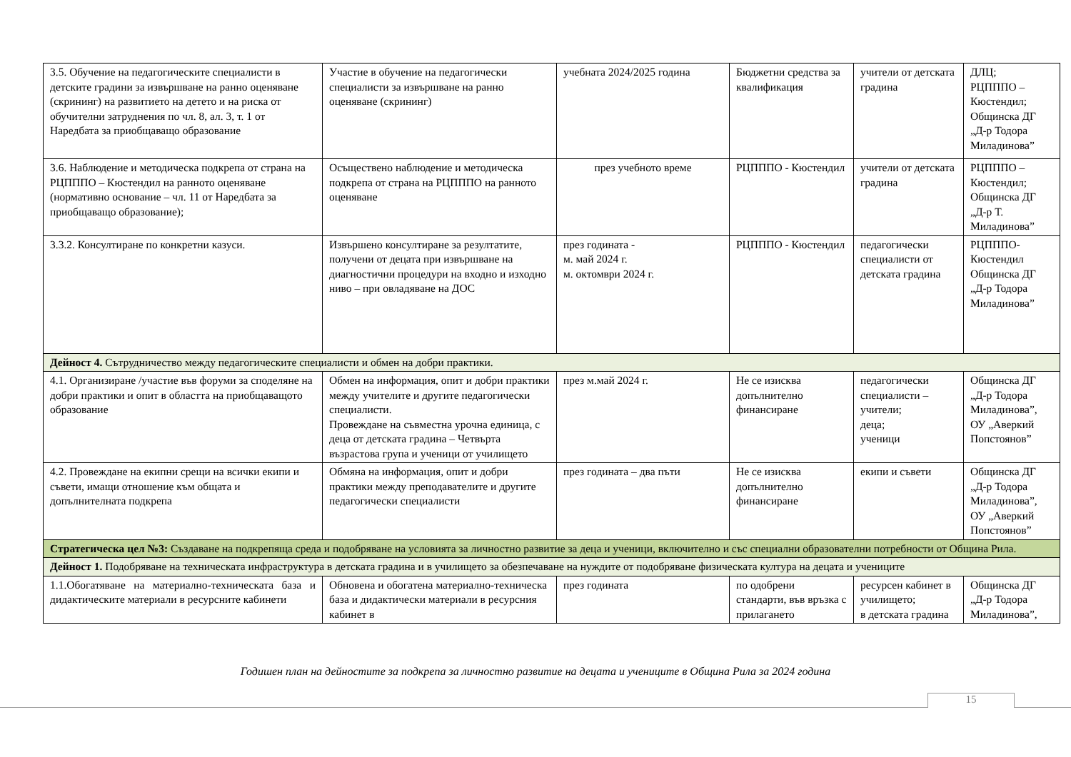| 3.5. Обучение на педагогическите специалисти в детските градини за извършване на ранно оценяване (скрининг) на развитието на детето и на риска от обучителни затруднения по чл. 8, ал. 3, т. 1 от Наредбата за приобщаващо образование | Участие в обучение на педагогически специалисти за извършване на ранно оценяване (скрининг) | учебната 2024/2025 година | Бюджетни средства за квалификация | учители от детската градина | ДЛЦ; РЦПППО – Кюстендил; Общинска ДГ „Д-р Тодора Миладинова” |
| 3.6. Наблюдение и методическа подкрепа от страна на РЦПППО – Кюстендил на ранното оценяване (нормативно основание – чл. 11 от Наредбата за приобщаващо образование); | Осъществено наблюдение и методическа подкрепа от страна на РЦПППО на ранното оценяване | през учебното време | РЦПППО - Кюстендил | учители от детската градина | РЦПППО – Кюстендил; Общинска ДГ „Д-р Т. Миладинова” |
| 3.3.2. Консултиране по конкретни казуси. | Извършено консултиране за резултатите, получени от децата при извършване на диагностични процедури на входно и изходно ниво – при овладяване на ДОС | през годината - м. май 2024 г. м. октомври 2024 г. | РЦПППО - Кюстендил | педагогически специалисти от детската градина | РЦПППО-Кюстендил Общинска ДГ „Д-р Тодора Миладинова” |
| Дейност 4. Сътрудничество между педагогическите специалисти и обмен на добри практики. | | | | | |
| 4.1. Организиране /участие във форуми за споделяне на добри практики и опит в областта на приобщаващото образование | Обмен на информация, опит и добри практики между учителите и другите педагогически специалисти. Провеждане на съвместна урочна единица, с деца от детската градина – Четвърта възрастова група и ученици от училището | през м.май 2024 г. | Не се изисква допълнително финансиране | педагогически специалисти – учители; деца; ученици | Общинска ДГ „Д-р Тодора Миладинова”, ОУ „Аверкий Попстоянов” |
| 4.2. Провеждане на екипни срещи на всички екипи и съвети, имащи отношение към общата и допълнителната подкрепа | Обмяна на информация, опит и добри практики между преподавателите и другите педагогически специалисти | през годината – два пъти | Не се изисква допълнително финансиране | екипи и съвети | Общинска ДГ „Д-р Тодора Миладинова”, ОУ „Аверкий Попстоянов” |
| Стратегическа цел №3: Създаване на подкрепяща среда и подобряване на условията за личностно развитие за деца и ученици, включително и със специални образователни потребности от Община Рила. | | | | | |
| Дейност 1. Подобряване на техническата инфраструктура в детската градина и в училището за обезпечаване на нуждите от подобряване физическата култура на децата и учениците | | | | | |
| 1.1.Обогатяване на материално-техническата база и дидактическите материали в ресурсните кабинети | Обновена и обогатена материално-техническа база и дидактически материали в ресурсния кабинет в | през годината | по одобрени стандарти, във връзка с прилагането | ресурсен кабинет в училището; в детската градина | Общинска ДГ „Д-р Тодора Миладинова”, |
Годишен план на дейностите за подкрепа за личностно развитие на децата и учениците в Община Рила за 2024 година
15